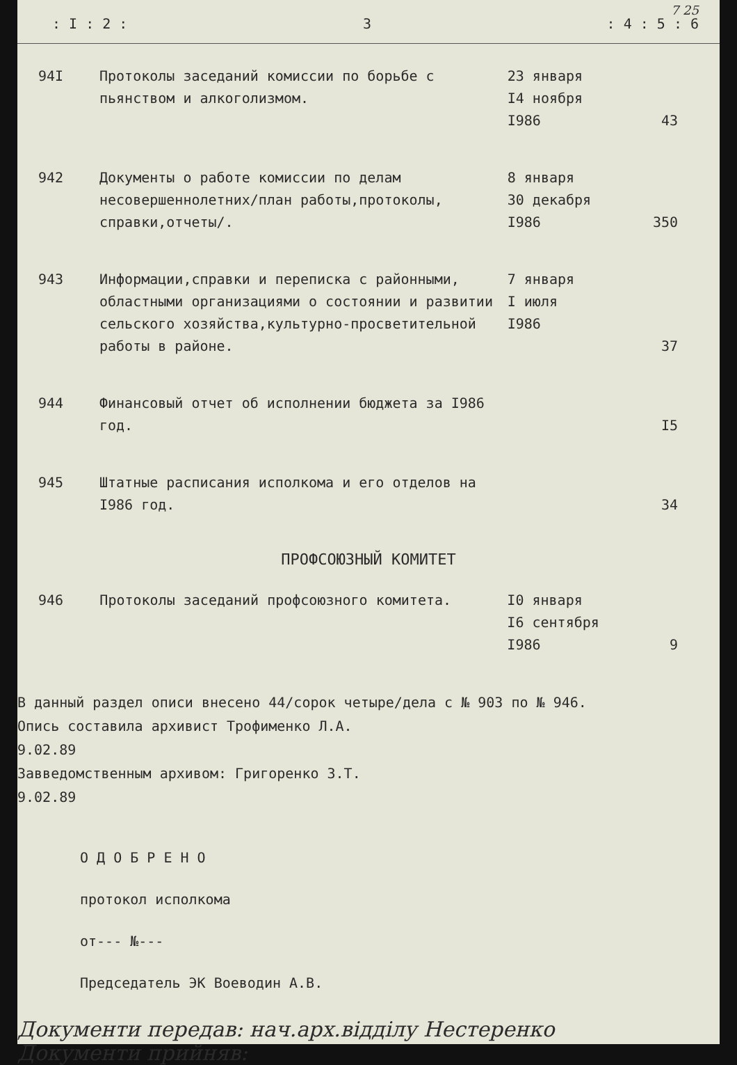7 25
: I : 2 : 3: 4 : 5 : 6
| 94I | Протоколы заседаний комиссии по борьбе с пьянством и алкоголизмом. | 23 января I4 ноября I986 | 43 |
| 942 | Документы о работе комиссии по делам несовершеннолетних/план работы,протоколы, справки,отчеты/. | 8 января 30 декабря I986 | 350 |
| 943 | Информации,справки и переписка с районными, областными организациями о состоянии и развитии сельского хозяйства,культурно-просветительной работы в районе. | 7 января I июля I986 | 37 |
| 944 | Финансовый отчет об исполнении бюджета за I986 год. | | I5 |
| 945 | Штатные расписания исполкома и его отделов на I986 год. | | 34 |
ПРОФСОЮЗНЫЙ КОМИТЕТ
| 946 | Протоколы заседаний профсоюзного комитета. | I0 января I6 сентября I986 | 9 |
В данный раздел описи внесено 44/сорок четыре/дела с № 903 по № 946.
Опись составила архивист Трофименко Л.А.
9.02.89
Завведомственным архивом: Григоренко З.Т.
9.02.89
О Д О Б Р Е Н О
протокол исполкома
от--- №---
Председатель ЭК Воеводин А.В.
Документи передав: нач.арх.відділу Нестеренко
Документи прийняв: